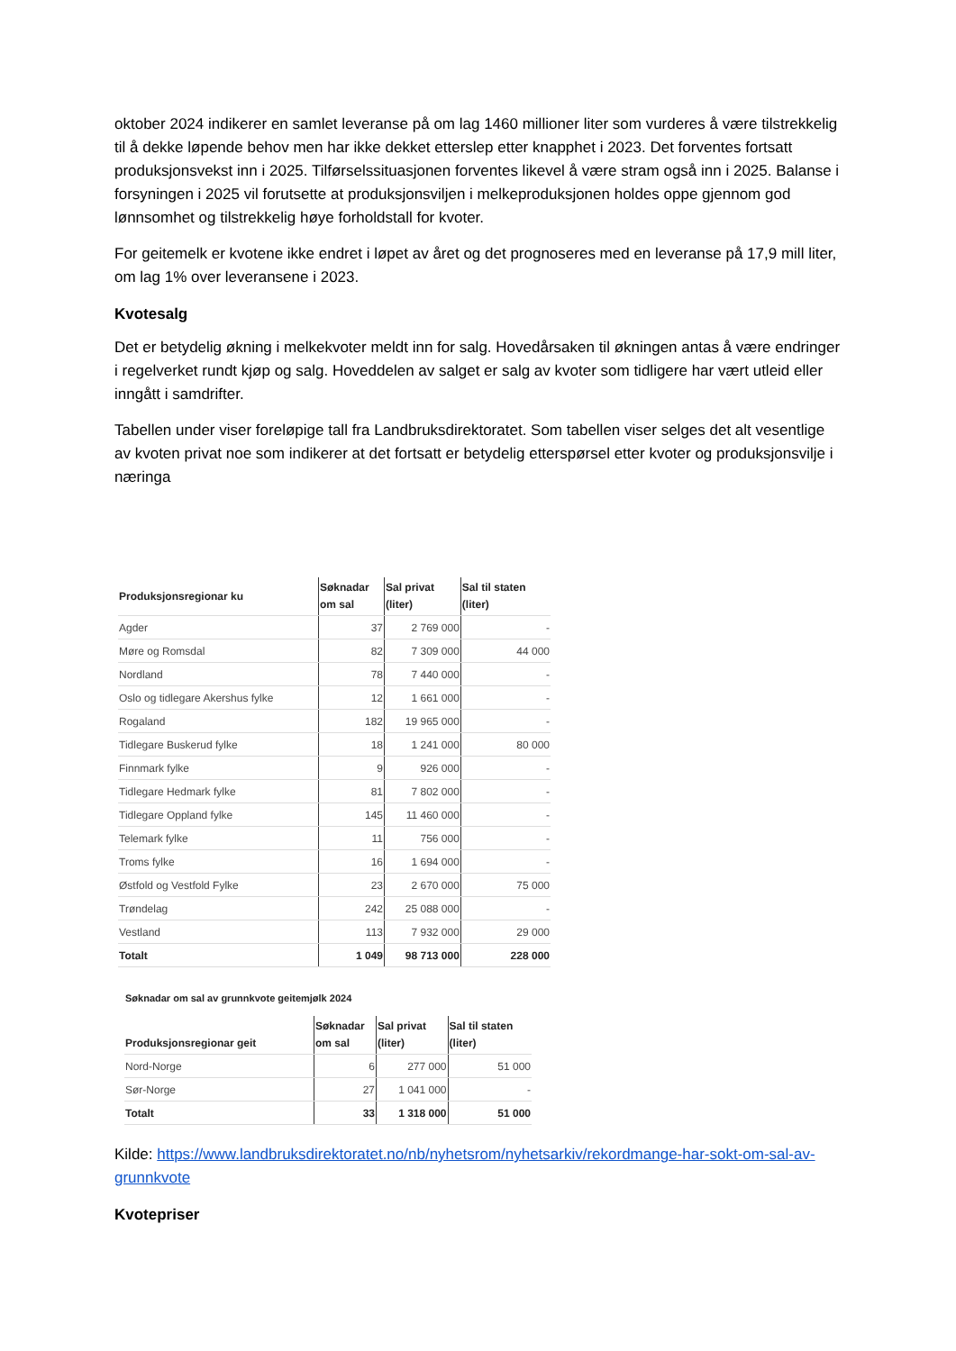oktober 2024 indikerer en samlet leveranse på om lag 1460 millioner liter som vurderes å være tilstrekkelig til å dekke løpende behov men har ikke dekket etterslep etter knapphet i 2023. Det forventes fortsatt produksjonsvekst inn i 2025. Tilførselssituasjonen forventes likevel å være stram også inn i 2025. Balanse i forsyningen i 2025 vil forutsette at produksjonsviljen i melkeproduksjonen holdes oppe gjennom god lønnsomhet og tilstrekkelig høye forholdstall for kvoter.
For geitemelk er kvotene ikke endret i løpet av året og det prognoseres med en leveranse på 17,9 mill liter, om lag 1% over leveransene i 2023.
Kvotesalg
Det er betydelig økning i melkekvoter meldt inn for salg. Hovedårsaken til økningen antas å være endringer i regelverket rundt kjøp og salg. Hoveddelen av salget er salg av kvoter som tidligere har vært utleid eller inngått i samdrifter.
Tabellen under viser foreløpige tall fra Landbruksdirektoratet. Som tabellen viser selges det alt vesentlige av kvoten privat noe som indikerer at det fortsatt er betydelig etterspørsel etter kvoter og produksjonsvilje i næringa
| Produksjonsregionar ku | Søknadar om sal | Sal privat (liter) | Sal til staten (liter) |
| --- | --- | --- | --- |
| Agder | 37 | 2 769 000 | - |
| Møre og Romsdal | 82 | 7 309 000 | 44 000 |
| Nordland | 78 | 7 440 000 | - |
| Oslo og tidlegare Akershus fylke | 12 | 1 661 000 | - |
| Rogaland | 182 | 19 965 000 | - |
| Tidlegare Buskerud fylke | 18 | 1 241 000 | 80 000 |
| Finnmark fylke | 9 | 926 000 | - |
| Tidlegare Hedmark fylke | 81 | 7 802 000 | - |
| Tidlegare Oppland fylke | 145 | 11 460 000 | - |
| Telemark fylke | 11 | 756 000 | - |
| Troms fylke | 16 | 1 694 000 | - |
| Østfold og Vestfold Fylke | 23 | 2 670 000 | 75 000 |
| Trøndelag | 242 | 25 088 000 | - |
| Vestland | 113 | 7 932 000 | 29 000 |
| Totalt | 1 049 | 98 713 000 | 228 000 |
Søknadar om sal av grunnkvote geitemjølk 2024
| Produksjonsregionar geit | Søknadar om sal | Sal privat (liter) | Sal til staten (liter) |
| --- | --- | --- | --- |
| Nord-Norge | 6 | 277 000 | 51 000 |
| Sør-Norge | 27 | 1 041 000 | - |
| Totalt | 33 | 1 318 000 | 51 000 |
Kilde: https://www.landbruksdirektoratet.no/nb/nyhetsrom/nyhetsarkiv/rekordmange-har-sokt-om-sal-av-grunnkvote
Kvotepriser